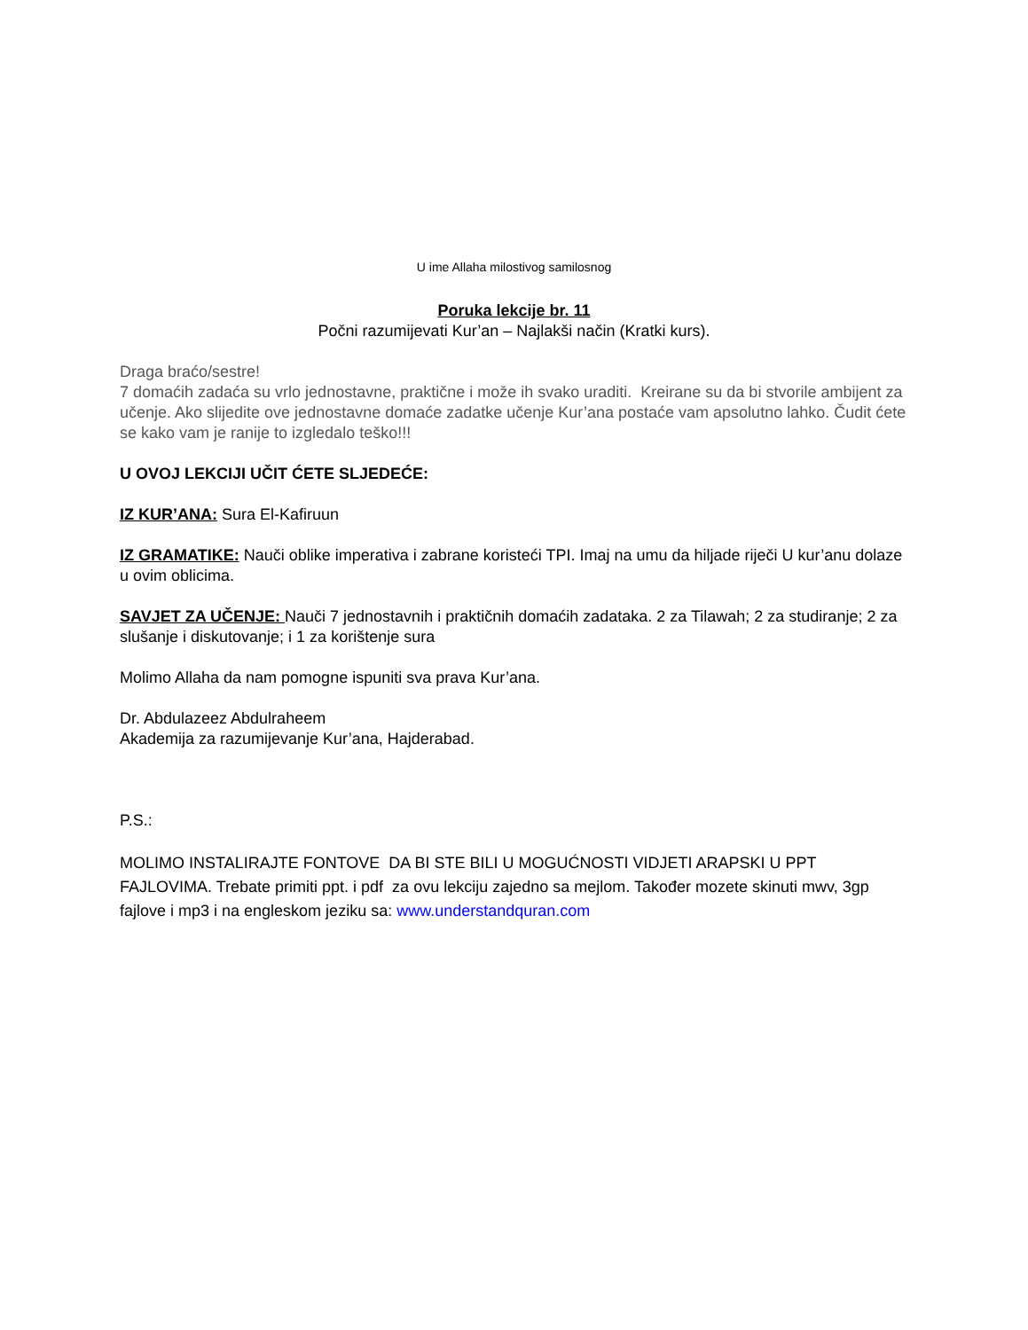U ime Allaha milostivog samilosnog
Poruka lekcije br. 11
Počni razumijevati Kur’an – Najlakši način (Kratki kurs).
Draga braćo/sestre!
7 domaćih zadaća su vrlo jednostavne, praktične i može ih svako uraditi. Kreirane su da bi stvorile ambijent za učenje. Ako slijedite ove jednostavne domaće zadatke učenje Kur’ana postaće vam apsolutno lahko. Čudit ćete se kako vam je ranije to izgledalo teško!!!
U OVOJ LEKCIJI UČIT ĆETE SLJEDEĆE:
IZ KUR’ANA: Sura El-Kafiruun
IZ GRAMATIKE: Nauči oblike imperativa i zabrane koristeći TPI. Imaj na umu da hiljade riječi U kur’anu dolaze u ovim oblicima.
SAVJET ZA UČENJE: Nauči 7 jednostavnih i praktičnih domaćih zadataka. 2 za Tilawah; 2 za studiranje; 2 za slušanje i diskutovanje; i 1 za korištenje sura
Molimo Allaha da nam pomogne ispuniti sva prava Kur’ana.
Dr. Abdulazeez Abdulraheem
Akademija za razumijevanje Kur’ana, Hajderabad.
P.S.:
MOLIMO INSTALIRAJTE FONTOVE DA BI STE BILI U MOGUĆNOSTI VIDJETI ARAPSKI U PPT FAJLOVIMA. Trebate primiti ppt. i pdf za ovu lekciju zajedno sa mejlom. Također mozete skinuti mwv, 3gp fajlove i mp3 i na engleskom jeziku sa: www.understandquran.com